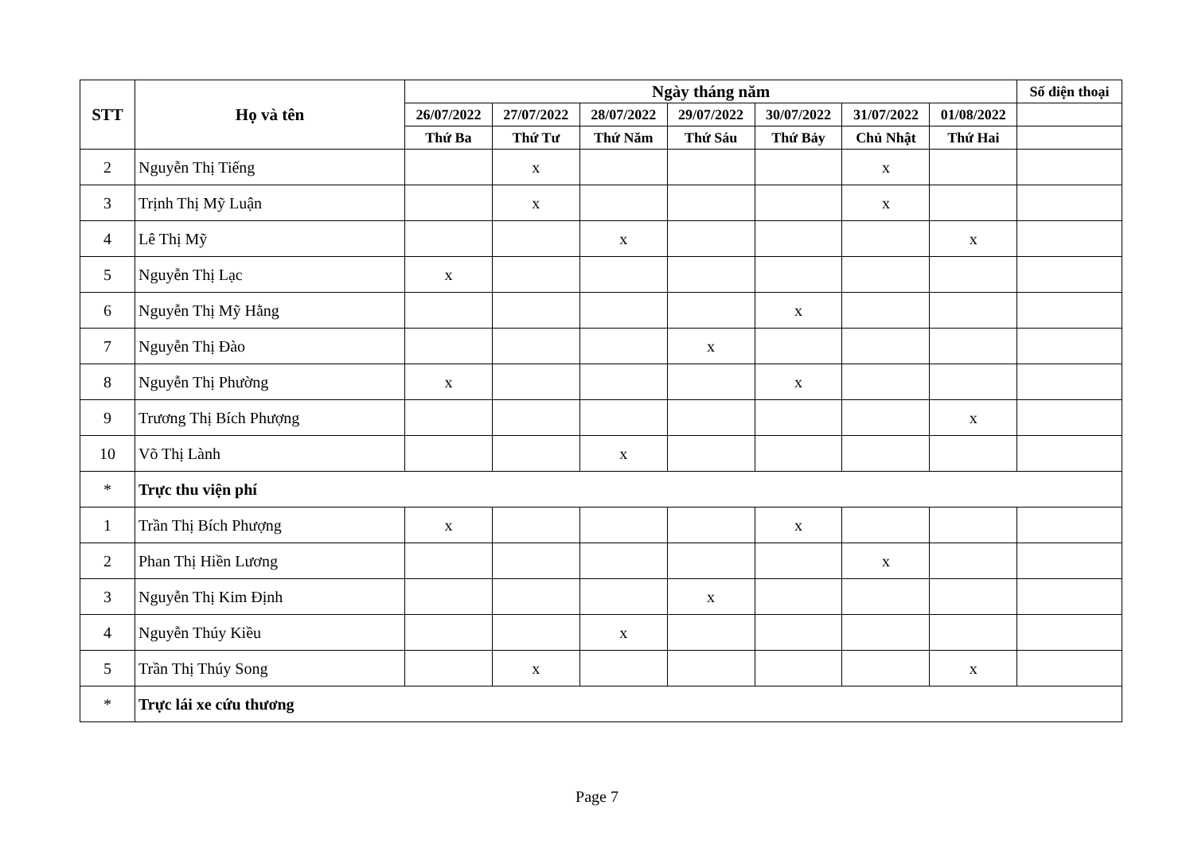| STT | Họ và tên | Ngày tháng năm | | | | | | | Số điện thoại |
| --- | --- | --- | --- | --- | --- | --- | --- | --- | --- |
| | | 26/07/2022 | 27/07/2022 | 28/07/2022 | 29/07/2022 | 30/07/2022 | 31/07/2022 | 01/08/2022 | |
| | | Thứ Ba | Thứ Tư | Thứ Năm | Thứ Sáu | Thứ Bảy | Chủ Nhật | Thứ Hai | |
| 2 | Nguyễn Thị Tiếng | | x | | | | x | | |
| 3 | Trịnh Thị Mỹ Luận | | x | | | | x | | |
| 4 | Lê Thị Mỹ | | | x | | | | x | |
| 5 | Nguyễn Thị Lạc | x | | | | | | | |
| 6 | Nguyễn Thị Mỹ Hằng | | | | | x | | | |
| 7 | Nguyễn Thị Đào | | | | x | | | | |
| 8 | Nguyễn Thị Phường | x | | | | x | | | |
| 9 | Trương Thị Bích Phượng | | | | | | | x | |
| 10 | Võ Thị Lành | | | x | | | | | |
| * | Trực thu viện phí | | | | | | | | |
| 1 | Trần Thị Bích Phượng | x | | | | x | | | |
| 2 | Phan Thị Hiền Lương | | | | | | x | | |
| 3 | Nguyễn Thị Kim Định | | | | x | | | | |
| 4 | Nguyễn Thúy Kiều | | | x | | | | | |
| 5 | Trần Thị Thúy Song | | x | | | | | x | |
| * | Trực lái xe cứu thương | | | | | | | | |
Page 7